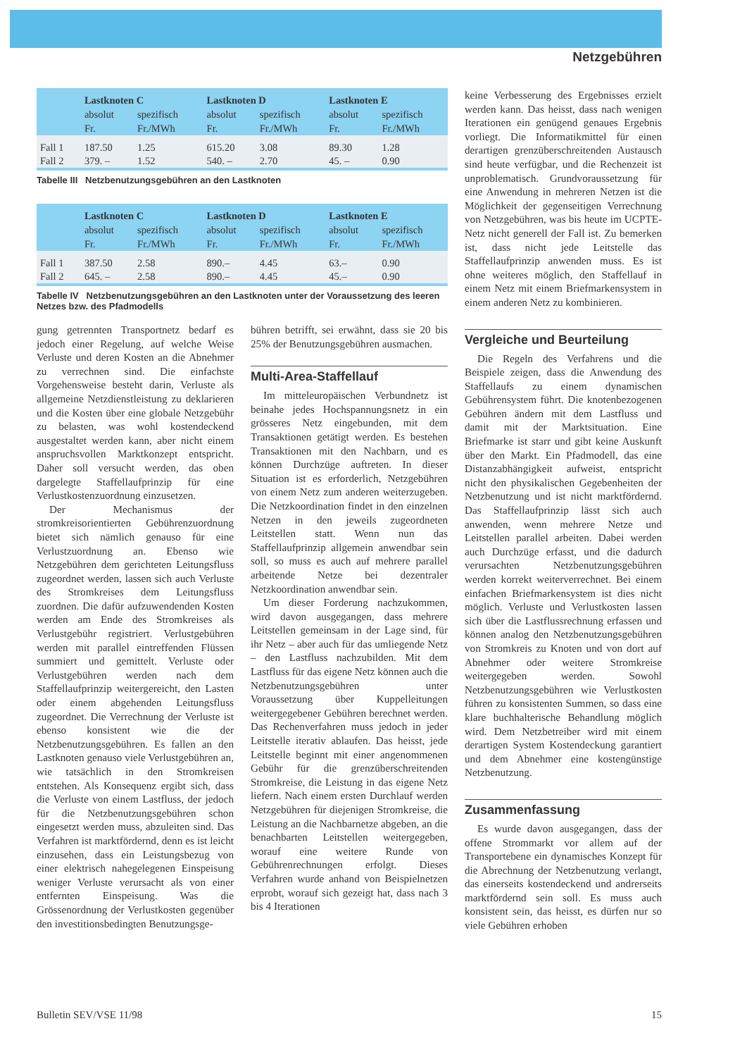Netzgebühren
| | Lastknoten C | | Lastknoten D | | Lastknoten E | |
| --- | --- | --- | --- | --- | --- | --- |
| | absolut | spezifisch | absolut | spezifisch | absolut | spezifisch |
| | Fr. | Fr./MWh | Fr. | Fr./MWh | Fr. | Fr./MWh |
| Fall 1 | 187.50 | 1.25 | 615.20 | 3.08 | 89.30 | 1.28 |
| Fall 2 | 379. – | 1.52 | 540. – | 2.70 | 45. – | 0.90 |
Tabelle III Netzbenutzungsgebühren an den Lastknoten
| | Lastknoten C | | Lastknoten D | | Lastknoten E | |
| --- | --- | --- | --- | --- | --- | --- |
| | absolut | spezifisch | absolut | spezifisch | absolut | spezifisch |
| | Fr. | Fr./MWh | Fr. | Fr./MWh | Fr. | Fr./MWh |
| Fall 1 | 387.50 | 2.58 | 890.– | 4.45 | 63.– | 0.90 |
| Fall 2 | 645. – | 2.58 | 890.– | 4.45 | 45.– | 0.90 |
Tabelle IV Netzbenutzungsgebühren an den Lastknoten unter der Voraussetzung des leeren Netzes bzw. des Pfadmodells
gung getrennten Transportnetz bedarf es jedoch einer Regelung, auf welche Weise Verluste und deren Kosten an die Abnehmer zu verrechnen sind. Die einfachste Vorgehensweise besteht darin, Verluste als allgemeine Netzdienstleistung zu deklarieren und die Kosten über eine globale Netzgebühr zu belasten, was wohl kostendeckend ausgestaltet werden kann, aber nicht einem anspruchsvollen Marktkonzept entspricht. Daher soll versucht werden, das oben dargelegte Staffellaufprinzip für eine Verlustkostenzuordnung einzusetzen.
Der Mechanismus der stromkreisorientierten Gebührenzuordnung bietet sich nämlich genauso für eine Verlustzuordnung an. Ebenso wie Netzgebühren dem gerichteten Leitungsfluss zugeordnet werden, lassen sich auch Verluste des Stromkreises dem Leitungsfluss zuordnen. Die dafür aufzuwendenden Kosten werden am Ende des Stromkreises als Verlustgebühr registriert. Verlustgebühren werden mit parallel eintreffenden Flüssen summiert und gemittelt. Verluste oder Verlustgebühren werden nach dem Staffellaufprinzip weitergereicht, den Lasten oder einem abgehenden Leitungsfluss zugeordnet. Die Verrechnung der Verluste ist ebenso konsistent wie die der Netzbenutzungsgebühren. Es fallen an den Lastknoten genauso viele Verlustgebühren an, wie tatsächlich in den Stromkreisen entstehen. Als Konsequenz ergibt sich, dass die Verluste von einem Lastfluss, der jedoch für die Netzbenutzungsgebühren schon eingesetzt werden muss, abzuleiten sind. Das Verfahren ist marktfördernd, denn es ist leicht einzusehen, dass ein Leistungsbezug von einer elektrisch nahegelegenen Einspeisung weniger Verluste verursacht als von einer entfernten Einspeisung. Was die Grössenordnung der Verlustkosten gegenüber den investitionsbedingten Benutzungsge-
bühren betrifft, sei erwähnt, dass sie 20 bis 25% der Benutzungsgebühren ausmachen.
Multi-Area-Staffellauf
Im mitteleuropäischen Verbundnetz ist beinahe jedes Hochspannungsnetz in ein grösseres Netz eingebunden, mit dem Transaktionen getätigt werden. Es bestehen Transaktionen mit den Nachbarn, und es können Durchzüge auftreten. In dieser Situation ist es erforderlich, Netzgebühren von einem Netz zum anderen weiterzugeben. Die Netzkoordination findet in den einzelnen Netzen in den jeweils zugeordneten Leitstellen statt. Wenn nun das Staffellaufprinzip allgemein anwendbar sein soll, so muss es auch auf mehrere parallel arbeitende Netze bei dezentraler Netzkoordination anwendbar sein.
Um dieser Forderung nachzukommen, wird davon ausgegangen, dass mehrere Leitstellen gemeinsam in der Lage sind, für ihr Netz – aber auch für das umliegende Netz – den Lastfluss nachzubilden. Mit dem Lastfluss für das eigene Netz können auch die Netzbenutzungsgebühren unter Voraussetzung über Kuppelleitungen weitergegebener Gebühren berechnet werden. Das Rechenverfahren muss jedoch in jeder Leitstelle iterativ ablaufen. Das heisst, jede Leitstelle beginnt mit einer angenommenen Gebühr für die grenzüberschreitenden Stromkreise, die Leistung in das eigene Netz liefern. Nach einem ersten Durchlauf werden Netzgebühren für diejenigen Stromkreise, die Leistung an die Nachbarnetze abgeben, an die benachbarten Leitstellen weitergegeben, worauf eine weitere Runde von Gebührenrechnungen erfolgt. Dieses Verfahren wurde anhand von Beispielnetzen erprobt, worauf sich gezeigt hat, dass nach 3 bis 4 Iterationen
keine Verbesserung des Ergebnisses erzielt werden kann. Das heisst, dass nach wenigen Iterationen ein genügend genaues Ergebnis vorliegt. Die Informatikmittel für einen derartigen grenzüberschreitenden Austausch sind heute verfügbar, und die Rechenzeit ist unproblematisch. Grundvoraussetzung für eine Anwendung in mehreren Netzen ist die Möglichkeit der gegenseitigen Verrechnung von Netzgebühren, was bis heute im UCPTE-Netz nicht generell der Fall ist. Zu bemerken ist, dass nicht jede Leitstelle das Staffellaufprinzip anwenden muss. Es ist ohne weiteres möglich, den Staffellauf in einem Netz mit einem Briefmarkensystem in einem anderen Netz zu kombinieren.
Vergleiche und Beurteilung
Die Regeln des Verfahrens und die Beispiele zeigen, dass die Anwendung des Staffellaufs zu einem dynamischen Gebührensystem führt. Die knotenbezogenen Gebühren ändern mit dem Lastfluss und damit mit der Marktsituation. Eine Briefmarke ist starr und gibt keine Auskunft über den Markt. Ein Pfadmodell, das eine Distanzabhängigkeit aufweist, entspricht nicht den physikalischen Gegebenheiten der Netzbenutzung und ist nicht marktfördernd. Das Staffellaufprinzip lässt sich auch anwenden, wenn mehrere Netze und Leitstellen parallel arbeiten. Dabei werden auch Durchzüge erfasst, und die dadurch verursachten Netzbenutzungsgebühren werden korrekt weiterverrechnet. Bei einem einfachen Briefmarkensystem ist dies nicht möglich. Verluste und Verlustkosten lassen sich über die Lastflussrechnung erfassen und können analog den Netzbenutzungsgebühren von Stromkreis zu Knoten und von dort auf Abnehmer oder weitere Stromkreise weitergegeben werden. Sowohl Netzbenutzungsgebühren wie Verlustkosten führen zu konsistenten Summen, so dass eine klare buchhalterische Behandlung möglich wird. Dem Netzbetreiber wird mit einem derartigen System Kostendeckung garantiert und dem Abnehmer eine kostengünstige Netzbenutzung.
Zusammenfassung
Es wurde davon ausgegangen, dass der offene Strommarkt vor allem auf der Transportebene ein dynamisches Konzept für die Abrechnung der Netzbenutzung verlangt, das einerseits kostendeckend und andrerseits marktfördernd sein soll. Es muss auch konsistent sein, das heisst, es dürfen nur so viele Gebühren erhoben
Bulletin SEV/VSE 11/98 15